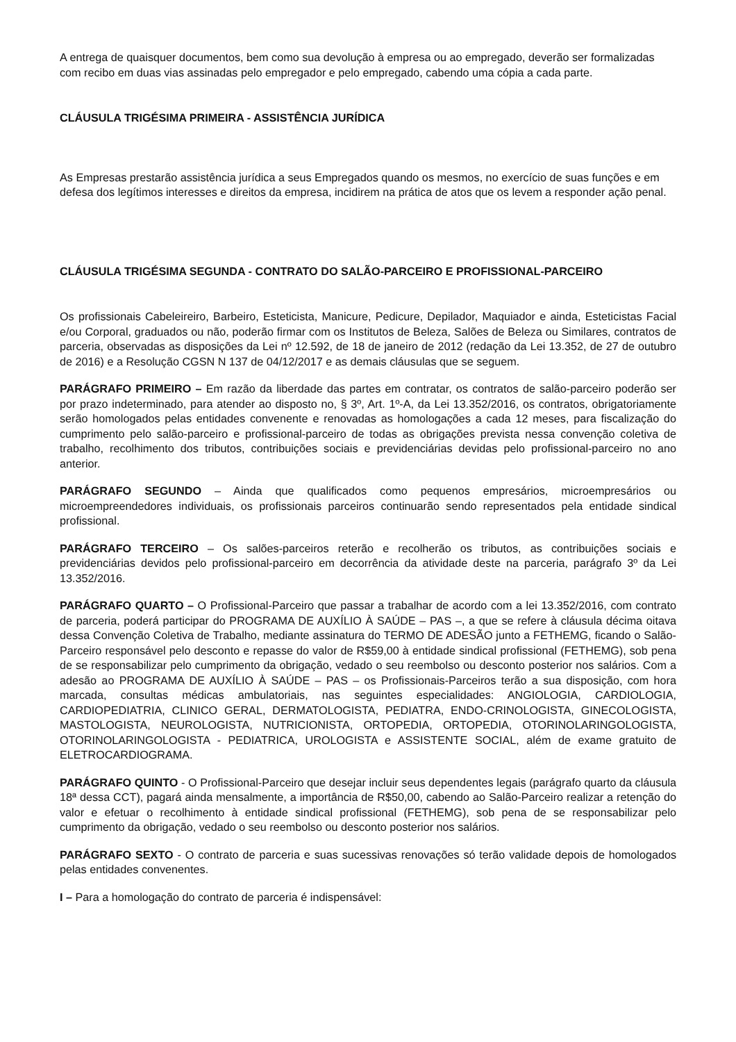A entrega de quaisquer documentos, bem como sua devolução à empresa ou ao empregado, deverão ser formalizadas com recibo em duas vias assinadas pelo empregador e pelo empregado, cabendo uma cópia a cada parte.
CLÁUSULA TRIGÉSIMA PRIMEIRA - ASSISTÊNCIA JURÍDICA
As Empresas prestarão assistência jurídica a seus Empregados quando os mesmos, no exercício de suas funções e em defesa dos legítimos interesses e direitos da empresa, incidirem na prática de atos que os levem a responder ação penal.
CLÁUSULA TRIGÉSIMA SEGUNDA - CONTRATO DO SALÃO-PARCEIRO E PROFISSIONAL-PARCEIRO
Os profissionais Cabeleireiro, Barbeiro, Esteticista, Manicure, Pedicure, Depilador, Maquiador e ainda, Esteticistas Facial e/ou Corporal, graduados ou não, poderão firmar com os Institutos de Beleza, Salões de Beleza ou Similares, contratos de parceria, observadas as disposições da Lei nº 12.592, de 18 de janeiro de 2012 (redação da Lei 13.352, de 27 de outubro de 2016) e a Resolução CGSN N 137 de 04/12/2017 e as demais cláusulas que se seguem.
PARÁGRAFO PRIMEIRO – Em razão da liberdade das partes em contratar, os contratos de salão-parceiro poderão ser por prazo indeterminado, para atender ao disposto no, § 3º, Art. 1º-A, da Lei 13.352/2016, os contratos, obrigatoriamente serão homologados pelas entidades convenente e renovadas as homologações a cada 12 meses, para fiscalização do cumprimento pelo salão-parceiro e profissional-parceiro de todas as obrigações prevista nessa convenção coletiva de trabalho, recolhimento dos tributos, contribuições sociais e previdenciárias devidas pelo profissional-parceiro no ano anterior.
PARÁGRAFO SEGUNDO – Ainda que qualificados como pequenos empresários, microempresários ou microempreendedores individuais, os profissionais parceiros continuarão sendo representados pela entidade sindical profissional.
PARÁGRAFO TERCEIRO – Os salões-parceiros reterão e recolherão os tributos, as contribuições sociais e previdenciárias devidos pelo profissional-parceiro em decorrência da atividade deste na parceria, parágrafo 3º da Lei 13.352/2016.
PARÁGRAFO QUARTO – O Profissional-Parceiro que passar a trabalhar de acordo com a lei 13.352/2016, com contrato de parceria, poderá participar do PROGRAMA DE AUXÍLIO À SAÚDE – PAS –, a que se refere à cláusula décima oitava dessa Convenção Coletiva de Trabalho, mediante assinatura do TERMO DE ADESÃO junto a FETHEMG, ficando o Salão-Parceiro responsável pelo desconto e repasse do valor de R$59,00 à entidade sindical profissional (FETHEMG), sob pena de se responsabilizar pelo cumprimento da obrigação, vedado o seu reembolso ou desconto posterior nos salários. Com a adesão ao PROGRAMA DE AUXÍLIO À SAÚDE – PAS – os Profissionais-Parceiros terão a sua disposição, com hora marcada, consultas médicas ambulatoriais, nas seguintes especialidades: ANGIOLOGIA, CARDIOLOGIA, CARDIOPEDIATRIA, CLINICO GERAL, DERMATOLOGISTA, PEDIATRA, ENDO-CRINOLOGISTA, GINECOLOGISTA, MASTOLOGISTA, NEUROLOGISTA, NUTRICIONISTA, ORTOPEDIA, ORTOPEDIA, OTORINOLARINGOLOGISTA, OTORINOLARINGOLOGISTA - PEDIATRICA, UROLOGISTA e ASSISTENTE SOCIAL, além de exame gratuito de ELETROCARDIOGRAMA.
PARÁGRAFO QUINTO - O Profissional-Parceiro que desejar incluir seus dependentes legais (parágrafo quarto da cláusula 18ª dessa CCT), pagará ainda mensalmente, a importância de R$50,00, cabendo ao Salão-Parceiro realizar a retenção do valor e efetuar o recolhimento à entidade sindical profissional (FETHEMG), sob pena de se responsabilizar pelo cumprimento da obrigação, vedado o seu reembolso ou desconto posterior nos salários.
PARÁGRAFO SEXTO - O contrato de parceria e suas sucessivas renovações só terão validade depois de homologados pelas entidades convenentes.
I – Para a homologação do contrato de parceria é indispensável: